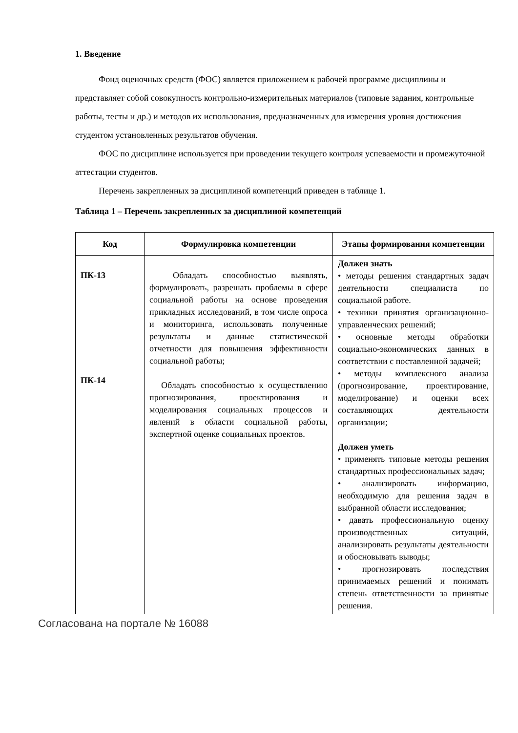1. Введение
Фонд оценочных средств (ФОС) является приложением к рабочей программе дисциплины и представляет собой совокупность контрольно-измерительных материалов (типовые задания, контрольные работы, тесты и др.) и методов их использования, предназначенных для измерения уровня достижения студентом установленных результатов обучения.
ФОС по дисциплине используется при проведении текущего контроля успеваемости и промежуточной аттестации студентов.
Перечень закрепленных за дисциплиной компетенций приведен в таблице 1.
Таблица 1 – Перечень закрепленных за дисциплиной компетенций
| Код | Формулировка компетенции | Этапы формирования компетенции |
| --- | --- | --- |
| ПК-13 ПК-14 | Обладать способностью выявлять, формулировать, разрешать проблемы в сфере социальной работы на основе проведения прикладных исследований, в том числе опроса и мониторинга, использовать полученные результаты и данные статистической отчетности для повышения эффективности социальной работы; Обладать способностью к осуществлению прогнозирования, проектирования и моделирования социальных процессов и явлений в области социальной работы, экспертной оценке социальных проектов. | Должен знать • методы решения стандартных задач деятельности специалиста по социальной работе. • техники принятия организационно-управленческих решений; • основные методы обработки социально-экономических данных в соответствии с поставленной задачей; • методы комплексного анализа (прогнозирование, проектирование, моделирование) и оценки всех составляющих деятельности организации; Должен уметь • применять типовые методы решения стандартных профессиональных задач; • анализировать информацию, необходимую для решения задач в выбранной области исследования; • давать профессиональную оценку производственных ситуаций, анализировать результаты деятельности и обосновывать выводы; • прогнозировать последствия принимаемых решений и понимать степень ответственности за принятые решения. |
Согласована на портале № 16088